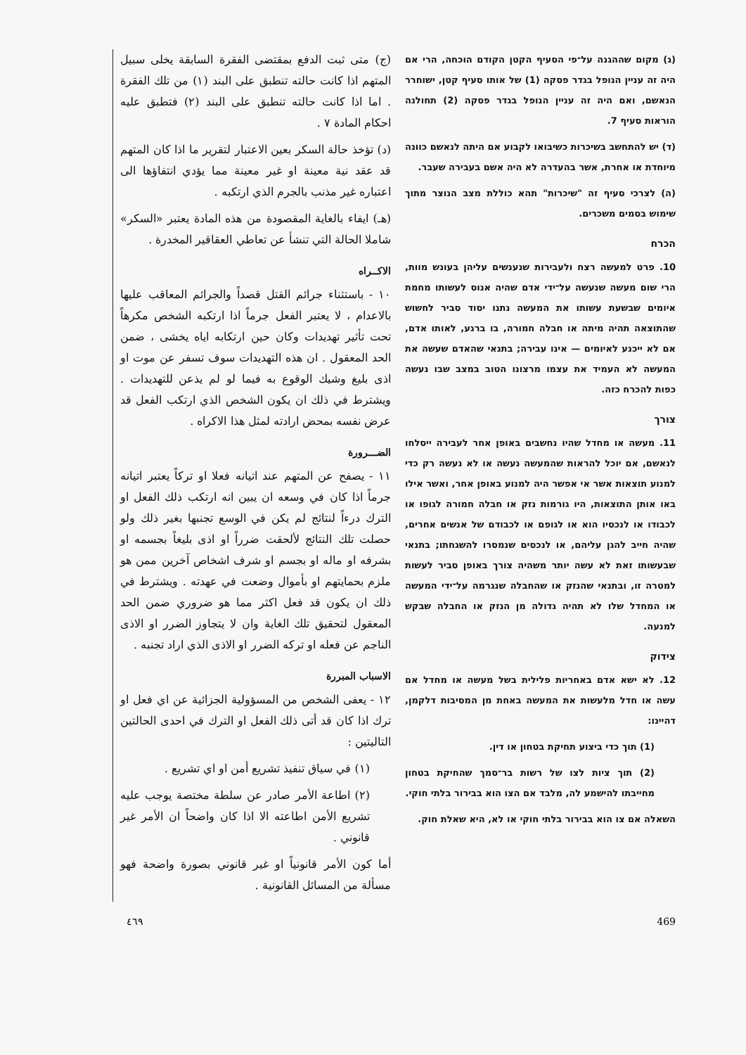(ג) מקום שההגנה על־פי הסעיף הקטן הקודם הוכחה, הרי אם היה זה עניין הנופל בגדר פסקה (1) של אותו סעיף קטן, ישוחרר הנאשם, ואם היה זה עניין הנופל בגדר פסקה (2) תחולנה הוראות סעיף 7.
(ד) יש להתחשב בשיכרות כשיבואו לקבוע אם היתה לנאשם כוונה מיוחדת או אחרת, אשר בהעדרה לא היה אשם בעבירה שעבר.
(ה) לצרכי סעיף זה "שיכרות" תהא כוללת מצב הנוצר מתוך שימוש בסמים משכרים.
הכרח
10. פרט למעשה רצח ולעבירות שנענשים עליהן בעונש מוות, הרי שום מעשה שנעשה על־ידי אדם שהיה אנוס לעשותו מחמת איומים שבשעת עשותו את המעשה נתנו יסוד סביר לחשוש שהתוצאה תהיה מיתה או חבלה חמורה, בו ברגע, לאותו אדם, אם לא ייכנע לאיומים — אינו עבירה; בתנאי שהאדם שעשה את המעשה לא העמיד את עצמו מרצונו הטוב במצב שבו נעשה כפות להכרח כזה.
צורך
11. מעשה או מחדל שהיו נחשבים באופן אחר לעבירה ייסלחו לנאשם, אם יוכל להראות שהמעשה נעשה או לא נעשה רק כדי למנוע תוצאות אשר אי אפשר היה למנוע באופן אחר, ואשר אילו באו אותן התוצאות, היו גורמות נזק או חבלה חמורה לגופו או לכבודו או לנכסיו הוא או לגופם או לכבודם של אנשים אחרים, שהיה חייב להגן עליהם, או לנכסים שנמסרו להשגחתו; בתנאי שבעשותו זאת לא עשה יותר משהיה צורך באופן סביר לעשות למטרה זו, ובתנאי שהנזק או שהחבלה שנגרמה על־ידי המעשה או המחדל שלו לא תהיה גדולה מן הנזק או החבלה שבקש למנעה.
צידוק
12. לא ישא אדם באחריות פלילית בשל מעשה או מחדל אם עשה או חדל מלעשות את המעשה באחת מן המסיבות דלקמן, דהיינו:
(1) תוך כדי ביצוע תחיקת בטחון או דין.
(2) תוך ציות לצו של רשות בר־סמך שהחיקת בטחון מחייבתו להישמע לה, מלבד אם הצו הוא בבירור בלתי חוקי.
השאלה אם צו הוא בבירור בלתי חוקי או לא, היא שאלת חוק.
(ج) متى ثبت الدفع بمقتضى الفقرة السابقة يخلى سبيل المتهم اذا كانت حالته تنطبق على البند (١) من تلك الفقرة . اما اذا كانت حالته تنطبق على البند (٢) فتطبق عليه احكام المادة ٧ .
(د) تؤخذ حالة السكر بعين الاعتبار لتقرير ما اذا كان المتهم قد عقد نية معينة او غير معينة مما يؤدي انتفاؤها الى اعتباره غير مذنب بالجرم الذي ارتكبه .
(هـ) ايفاء بالغاية المقصودة من هذه المادة يعتبر «السكر» شاملا الحالة التي تنشأ عن تعاطي العقاقير المخدرة .
الاكــراه
١٠ - باستثناء جرائم القتل قصداً والجرائم المعاقب عليها بالاعدام ، لا يعتبر الفعل جرماً اذا ارتكبه الشخص مكرهاً تحت تأثير تهديدات وكان حين ارتكابه اياه يخشى ، ضمن الحد المعقول . ان هذه التهديدات سوف تسفر عن موت او اذى بليغ وشيك الوقوع به فيما لو لم يذعن للتهديدات . ويشترط في ذلك ان يكون الشخص الذي ارتكب الفعل قد عرض نفسه بمحض ارادته لمثل هذا الاكراه .
الضـــرورة
١١ - يصفح عن المتهم عند اتيانه فعلا او تركاً يعتبر اتيانه جرماً اذا كان في وسعه ان يبين انه ارتكب ذلك الفعل او الترك درءاً لنتائج لم يكن في الوسع تجنبها بغير ذلك ولو حصلت تلك النتائج لألحقت ضرراً او اذى بليغاً بجسمه او بشرفه او ماله او بجسم او شرف اشخاص آخرين ممن هو ملزم بحمايتهم او بأموال وضعت في عهدته . ويشترط في ذلك ان يكون قد فعل اكثر مما هو ضروري ضمن الحد المعقول لتحقيق تلك الغاية وان لا يتجاوز الضرر او الاذى الناجم عن فعله او تركه الضرر او الاذى الذي اراد تجنبه .
الاسباب المبررة
١٢ - يعفى الشخص من المسؤولية الجزائية عن اي فعل او ترك اذا كان قد أتى ذلك الفعل او الترك في احدى الحالتين التاليتين :
(١) في سياق تنفيذ تشريع أمن او اي تشريع .
(٢) اطاعة الأمر صادر عن سلطة مختصة يوجب عليه تشريع الأمن اطاعته الا اذا كان واضحاً ان الأمر غير قانوني .
أما كون الأمر قانونياً او غير قانوني بصورة واضحة فهو مسألة من المسائل القانونية .
٤٦٩ 469